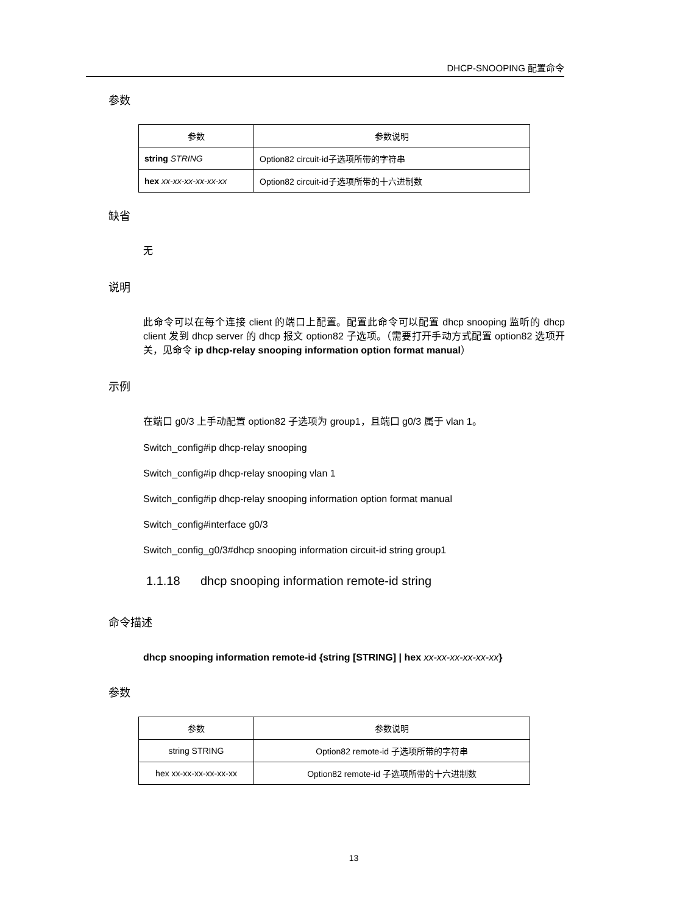DHCP-SNOOPING 配置命令
参数
| 参数 | 参数说明 |
| --- | --- |
| string STRING | Option82 circuit-id子选项所带的字符串 |
| hex xx-xx-xx-xx-xx-xx | Option82 circuit-id子选项所带的十六进制数 |
缺省
无
说明
此命令可以在每个连接 client 的端口上配置。配置此命令可以配置 dhcp snooping 监听的 dhcp client 发到 dhcp server 的 dhcp 报文 option82 子选项。（需要打开手动方式配置 option82 选项开关，见命令 ip dhcp-relay snooping information option format manual）
示例
在端口 g0/3 上手动配置 option82 子选项为 group1，且端口 g0/3 属于 vlan 1。
Switch_config#ip dhcp-relay snooping
Switch_config#ip dhcp-relay snooping vlan 1
Switch_config#ip dhcp-relay snooping information option format manual
Switch_config#interface g0/3
Switch_config_g0/3#dhcp snooping information circuit-id string group1
1.1.18 dhcp snooping information remote-id string
命令描述
dhcp snooping information remote-id {string [STRING] | hex xx-xx-xx-xx-xx-xx}
参数
| 参数 | 参数说明 |
| --- | --- |
| string STRING | Option82 remote-id 子选项所带的字符串 |
| hex xx-xx-xx-xx-xx-xx | Option82 remote-id 子选项所带的十六进制数 |
13